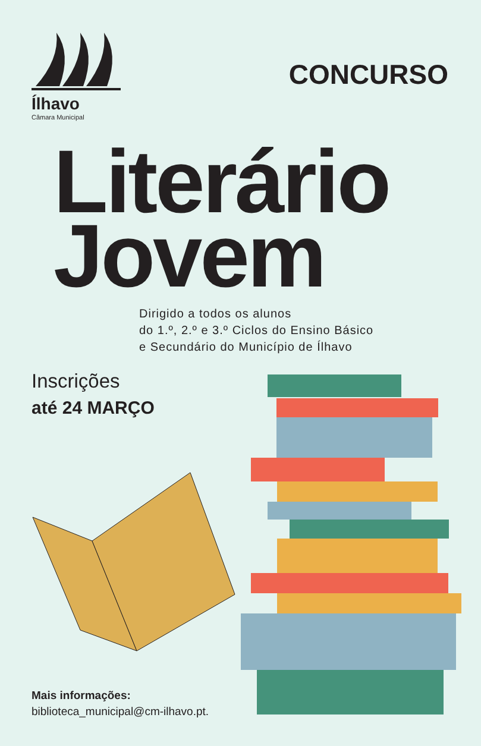Ílhavo
Câmara Municipal
CONCURSO
Literário
Jovem
Dirigido a todos os alunos
do 1.º, 2.º e 3.º Ciclos do Ensino Básico
e Secundário do Município de Ílhavo
Inscrições
até 24 MARÇO
Mais informações:
biblioteca_municipal@cm-ilhavo.pt.